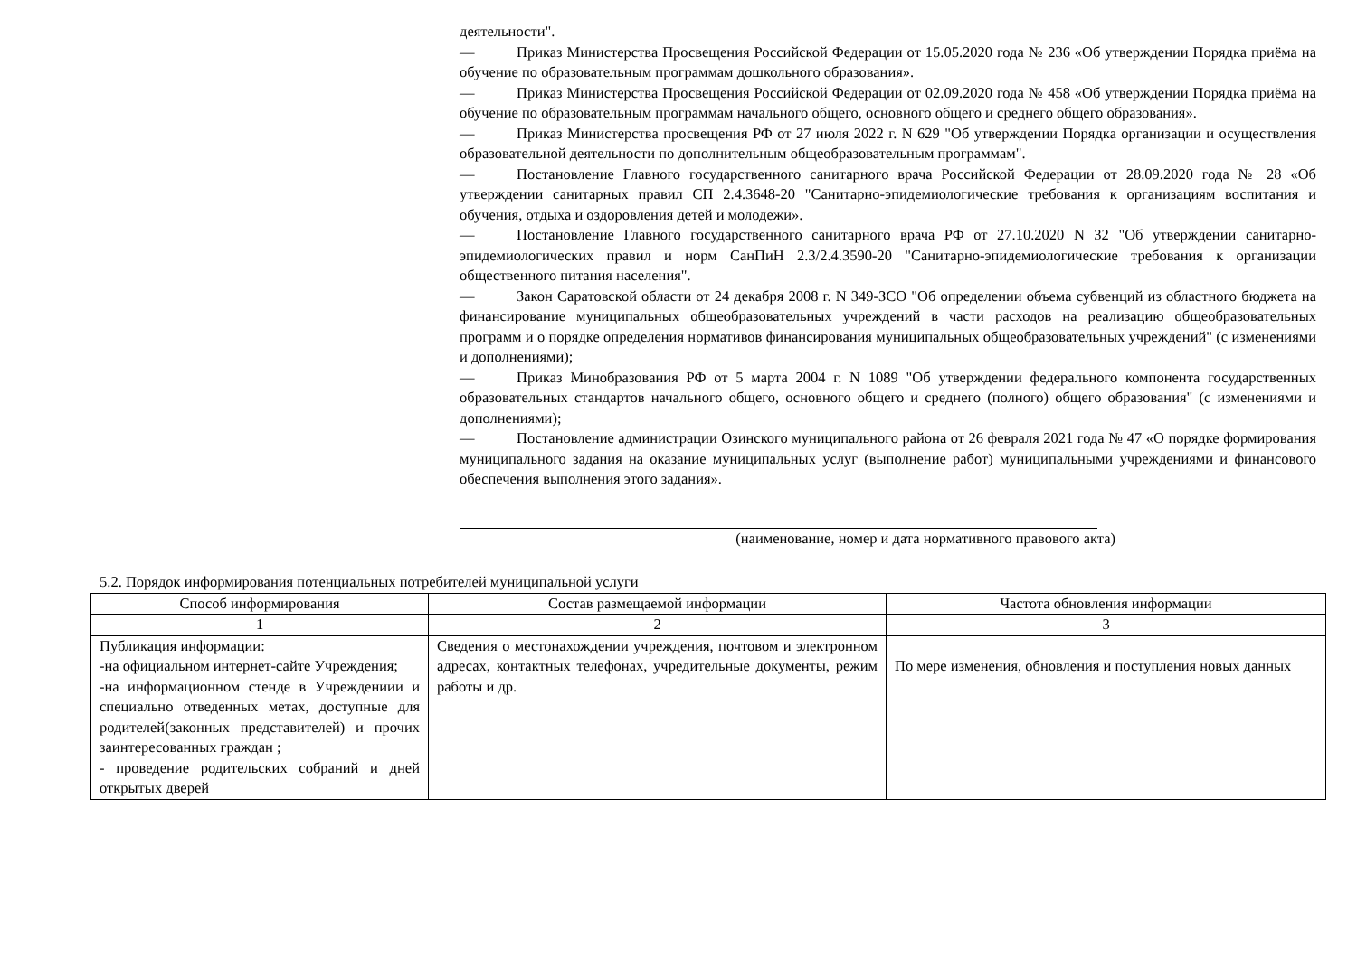деятельности".
— Приказ Министерства Просвещения Российской Федерации от 15.05.2020 года № 236 «Об утверждении Порядка приёма на обучение по образовательным программам дошкольного образования».
— Приказ Министерства Просвещения Российской Федерации от 02.09.2020 года № 458 «Об утверждении Порядка приёма на обучение по образовательным программам начального общего, основного общего и среднего общего образования».
— Приказ Министерства просвещения РФ от 27 июля 2022 г. N 629 "Об утверждении Порядка организации и осуществления образовательной деятельности по дополнительным общеобразовательным программам".
— Постановление Главного государственного санитарного врача Российской Федерации от 28.09.2020 года № 28 «Об утверждении санитарных правил СП 2.4.3648-20 "Санитарно-эпидемиологические требования к организациям воспитания и обучения, отдыха и оздоровления детей и молодежи».
— Постановление Главного государственного санитарного врача РФ от 27.10.2020 N 32 "Об утверждении санитарно-эпидемиологических правил и норм СанПиН 2.3/2.4.3590-20 "Санитарно-эпидемиологические требования к организации общественного питания населения".
— Закон Саратовской области от 24 декабря 2008 г. N 349-ЗСО "Об определении объема субвенций из областного бюджета на финансирование муниципальных общеобразовательных учреждений в части расходов на реализацию общеобразовательных программ и о порядке определения нормативов финансирования муниципальных общеобразовательных учреждений" (с изменениями и дополнениями);
— Приказ Минобразования РФ от 5 марта 2004 г. N 1089 "Об утверждении федерального компонента государственных образовательных стандартов начального общего, основного общего и среднего (полного) общего образования" (с изменениями и дополнениями);
— Постановление администрации Озинского муниципального района от 26 февраля 2021 года № 47 «О порядке формирования муниципального задания на оказание муниципальных услуг (выполнение работ) муниципальными учреждениями и финансового обеспечения выполнения этого задания».
(наименование, номер и дата нормативного правового акта)
5.2. Порядок информирования потенциальных потребителей муниципальной услуги
| Способ информирования | Состав размещаемой информации | Частота обновления информации |
| --- | --- | --- |
| 1 | 2 | 3 |
| Публикация информации: -на официальном интернет-сайте Учреждения; -на информационном стенде в Учреждениии и специально отведенных метах, доступные для родителей(законных представителей) и прочих заинтересованных граждан ; - проведение родительских собраний и дней открытых дверей | Сведения о местонахождении учреждения, почтовом и электронном адресах, контактных телефонах, учредительные документы, режим работы и др. | По мере изменения, обновления и поступления новых данных |